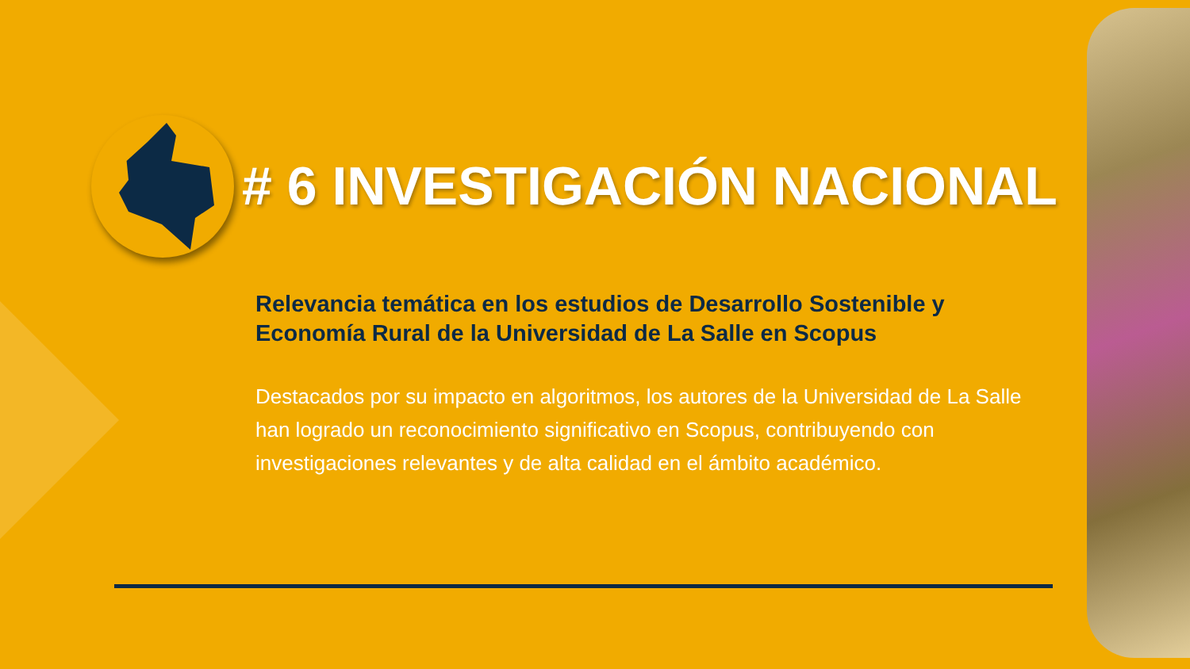# 6 INVESTIGACIÓN NACIONAL
Relevancia temática en los estudios de Desarrollo Sostenible y Economía Rural de la Universidad de La Salle en Scopus
Destacados por su impacto en algoritmos, los autores de la Universidad de La Salle han logrado un reconocimiento significativo en Scopus, contribuyendo con investigaciones relevantes y de alta calidad en el ámbito académico.